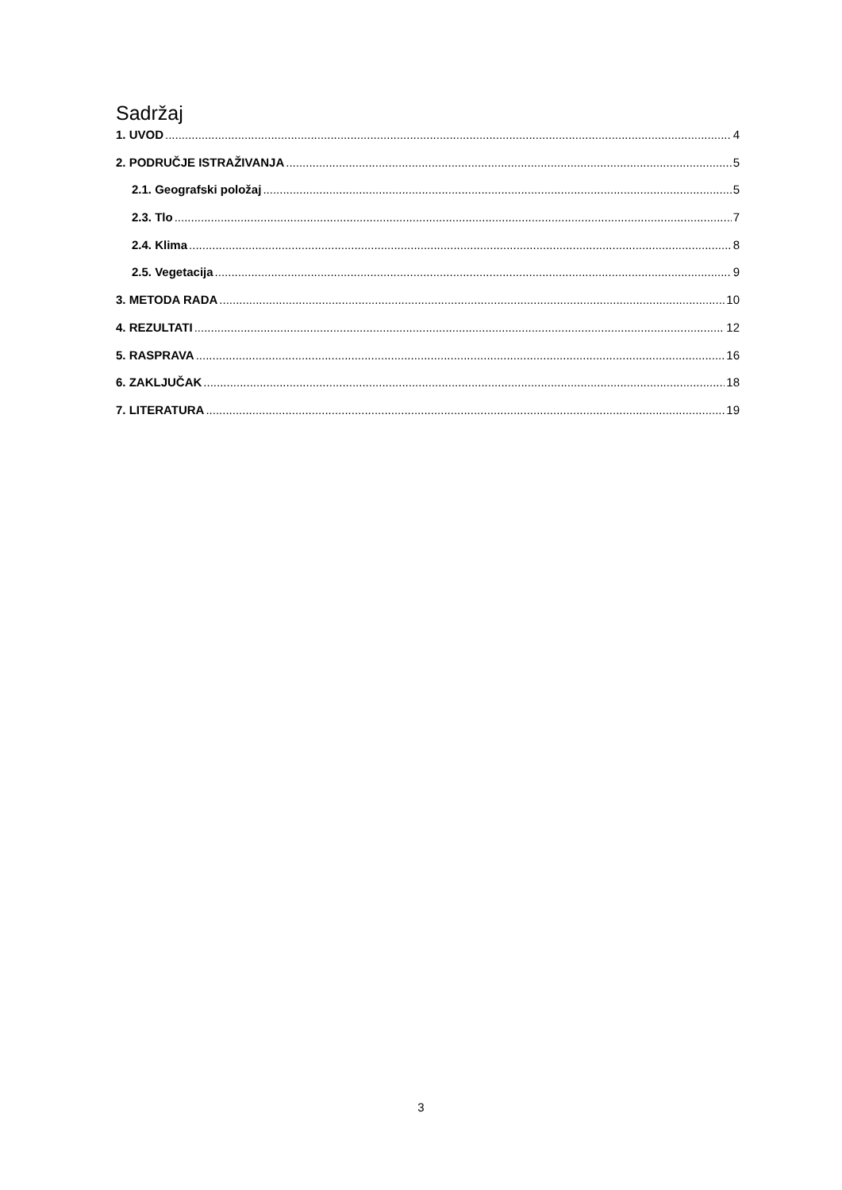Sadržaj
1. UVOD 4
2. PODRUČJE ISTRAŽIVANJA 5
2.1. Geografski položaj 5
2.3. Tlo 7
2.4. Klima 8
2.5. Vegetacija 9
3. METODA RADA 10
4. REZULTATI 12
5. RASPRAVA 16
6. ZAKLJUČAK 18
7. LITERATURA 19
3